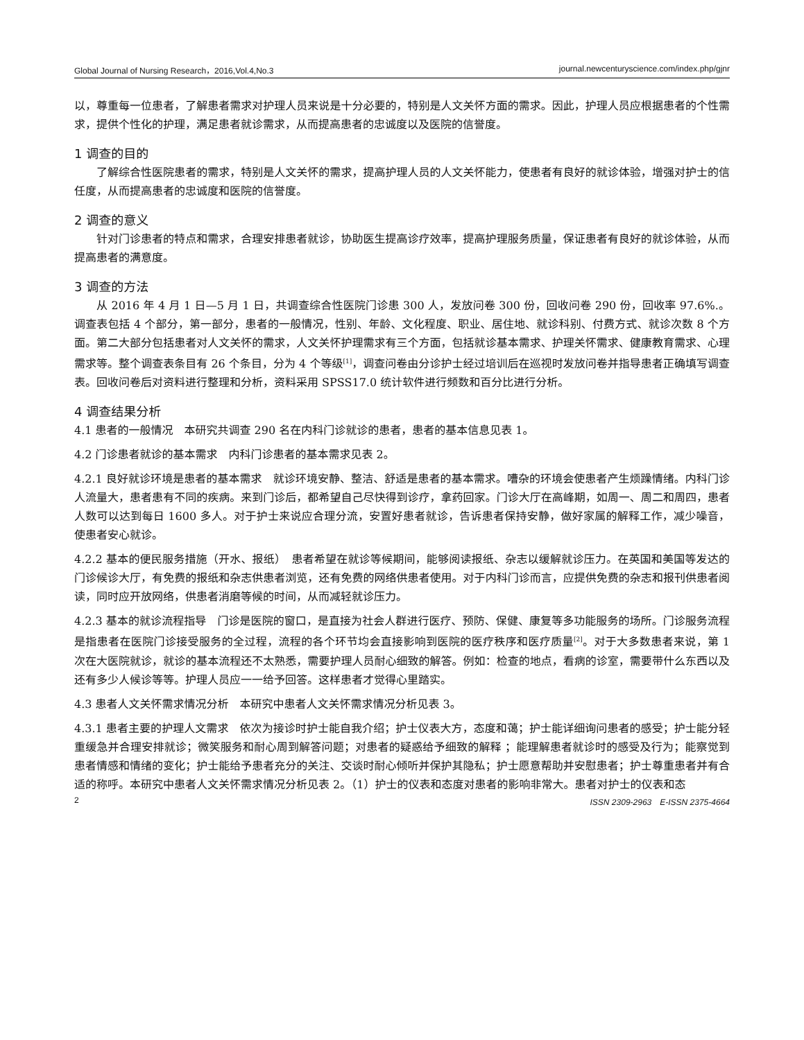Global Journal of Nursing Research，2016,Vol.4,No.3 journal.newcenturyscience.com/index.php/gjnr
以，尊重每一位患者，了解患者需求对护理人员来说是十分必要的，特别是人文关怀方面的需求。因此，护理人员应根据患者的个性需求，提供个性化的护理，满足患者就诊需求，从而提高患者的忠诚度以及医院的信誉度。
1 调查的目的
了解综合性医院患者的需求，特别是人文关怀的需求，提高护理人员的人文关怀能力，使患者有良好的就诊体验，增强对护士的信任度，从而提高患者的忠诚度和医院的信誉度。
2 调查的意义
针对门诊患者的特点和需求，合理安排患者就诊，协助医生提高诊疗效率，提高护理服务质量，保证患者有良好的就诊体验，从而提高患者的满意度。
3 调查的方法
从 2016 年 4 月 1 日—5 月 1 日，共调查综合性医院门诊患 300 人，发放问卷 300 份，回收问卷 290 份，回收率 97.6%.。调查表包括 4 个部分，第一部分，患者的一般情况，性别、年龄、文化程度、职业、居住地、就诊科别、付费方式、就诊次数 8 个方面。第二大部分包括患者对人文关怀的需求，人文关怀护理需求有三个方面，包括就诊基本需求、护理关怀需求、健康教育需求、心理需求等。整个调查表条目有 26 个条目，分为 4 个等级<sup>[1]</sup>，调查问卷由分诊护士经过培训后在巡视时发放问卷并指导患者正确填写调查表。回收问卷后对资料进行整理和分析，资料采用 SPSS17.0 统计软件进行频数和百分比进行分析。
4 调查结果分析
4.1 患者的一般情况　本研究共调查 290 名在内科门诊就诊的患者，患者的基本信息见表 1。
4.2 门诊患者就诊的基本需求　内科门诊患者的基本需求见表 2。
4.2.1 良好就诊环境是患者的基本需求　就诊环境安静、整洁、舒适是患者的基本需求。嘈杂的环境会使患者产生烦躁情绪。内科门诊人流量大，患者患有不同的疾病。来到门诊后，都希望自己尽快得到诊疗，拿药回家。门诊大厅在高峰期，如周一、周二和周四，患者人数可以达到每日 1600 多人。对于护士来说应合理分流，安置好患者就诊，告诉患者保持安静，做好家属的解释工作，减少噪音，使患者安心就诊。
4.2.2 基本的便民服务措施（开水、报纸）　患者希望在就诊等候期间，能够阅读报纸、杂志以缓解就诊压力。在英国和美国等发达的门诊候诊大厅，有免费的报纸和杂志供患者浏览，还有免费的网络供患者使用。对于内科门诊而言，应提供免费的杂志和报刊供患者阅读，同时应开放网络，供患者消磨等候的时间，从而减轻就诊压力。
4.2.3 基本的就诊流程指导　门诊是医院的窗口，是直接为社会人群进行医疗、预防、保健、康复等多功能服务的场所。门诊服务流程是指患者在医院门诊接受服务的全过程，流程的各个环节均会直接影响到医院的医疗秩序和医疗质量<sup>[2]</sup>。对于大多数患者来说，第 1 次在大医院就诊，就诊的基本流程还不太熟悉，需要护理人员耐心细致的解答。例如：检查的地点，看病的诊室，需要带什么东西以及还有多少人候诊等等。护理人员应一一给予回答。这样患者才觉得心里踏实。
4.3 患者人文关怀需求情况分析　本研究中患者人文关怀需求情况分析见表 3。
4.3.1 患者主要的护理人文需求　依次为接诊时护士能自我介绍；护士仪表大方，态度和蔼；护士能详细询问患者的感受；护士能分轻重缓急并合理安排就诊；微笑服务和耐心周到解答问题；对患者的疑惑给予细致的解释 ；能理解患者就诊时的感受及行为；能察觉到患者情感和情绪的变化；护士能给予患者充分的关注、交谈时耐心倾听并保护其隐私；护士愿意帮助并安慰患者；护士尊重患者并有合适的称呼。本研究中患者人文关怀需求情况分析见表 2。（1）护士的仪表和态度对患者的影响非常大。患者对护士的仪表和态
2 ISSN 2309-2963　E-ISSN 2375-4664